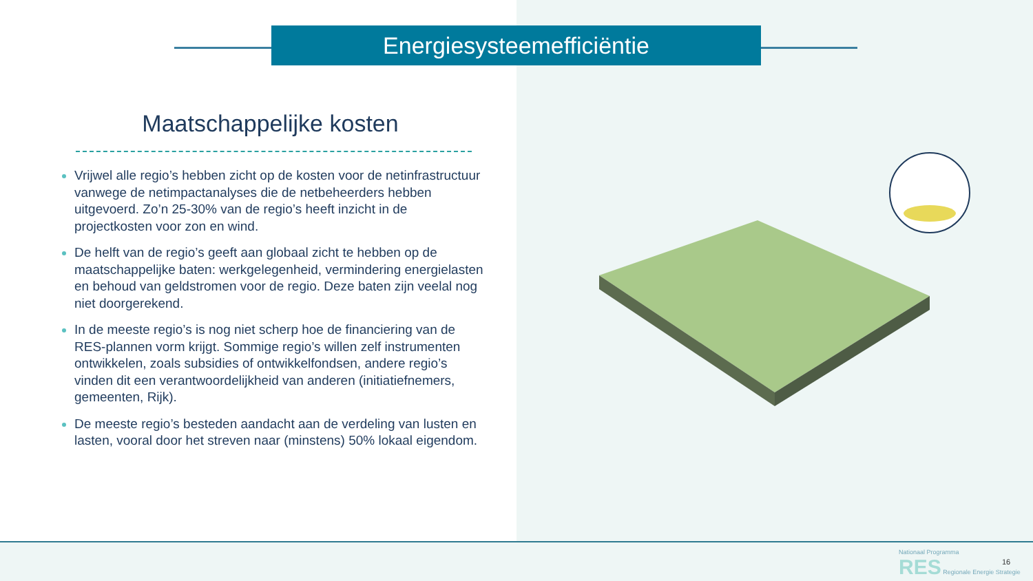Energiesysteemefficiëntie
Maatschappelijke kosten
Vrijwel alle regio’s hebben zicht op de kosten voor de netinfrastructuur vanwege de netimpactanalyses die de netbeheerders hebben uitgevoerd. Zo’n 25-30% van de regio’s heeft inzicht in de projectkosten voor zon en wind.
De helft van de regio’s geeft aan globaal zicht te hebben op de maatschappelijke baten: werkgelegenheid, vermindering energielasten en behoud van geldstromen voor de regio. Deze baten zijn veelal nog niet doorgerekend.
In de meeste regio’s is nog niet scherp hoe de financiering van de RES-plannen vorm krijgt. Sommige regio’s willen zelf instrumenten ontwikkelen, zoals subsidies of ontwikkelfondsen, andere regio’s vinden dit een verantwoordelijkheid van anderen (initiatiefnemers, gemeenten, Rijk).
De meeste regio’s besteden aandacht aan de verdeling van lusten en lasten, vooral door het streven naar (minstens) 50% lokaal eigendom.
Nationaal Programma
RES Regionale Energie Strategie
16